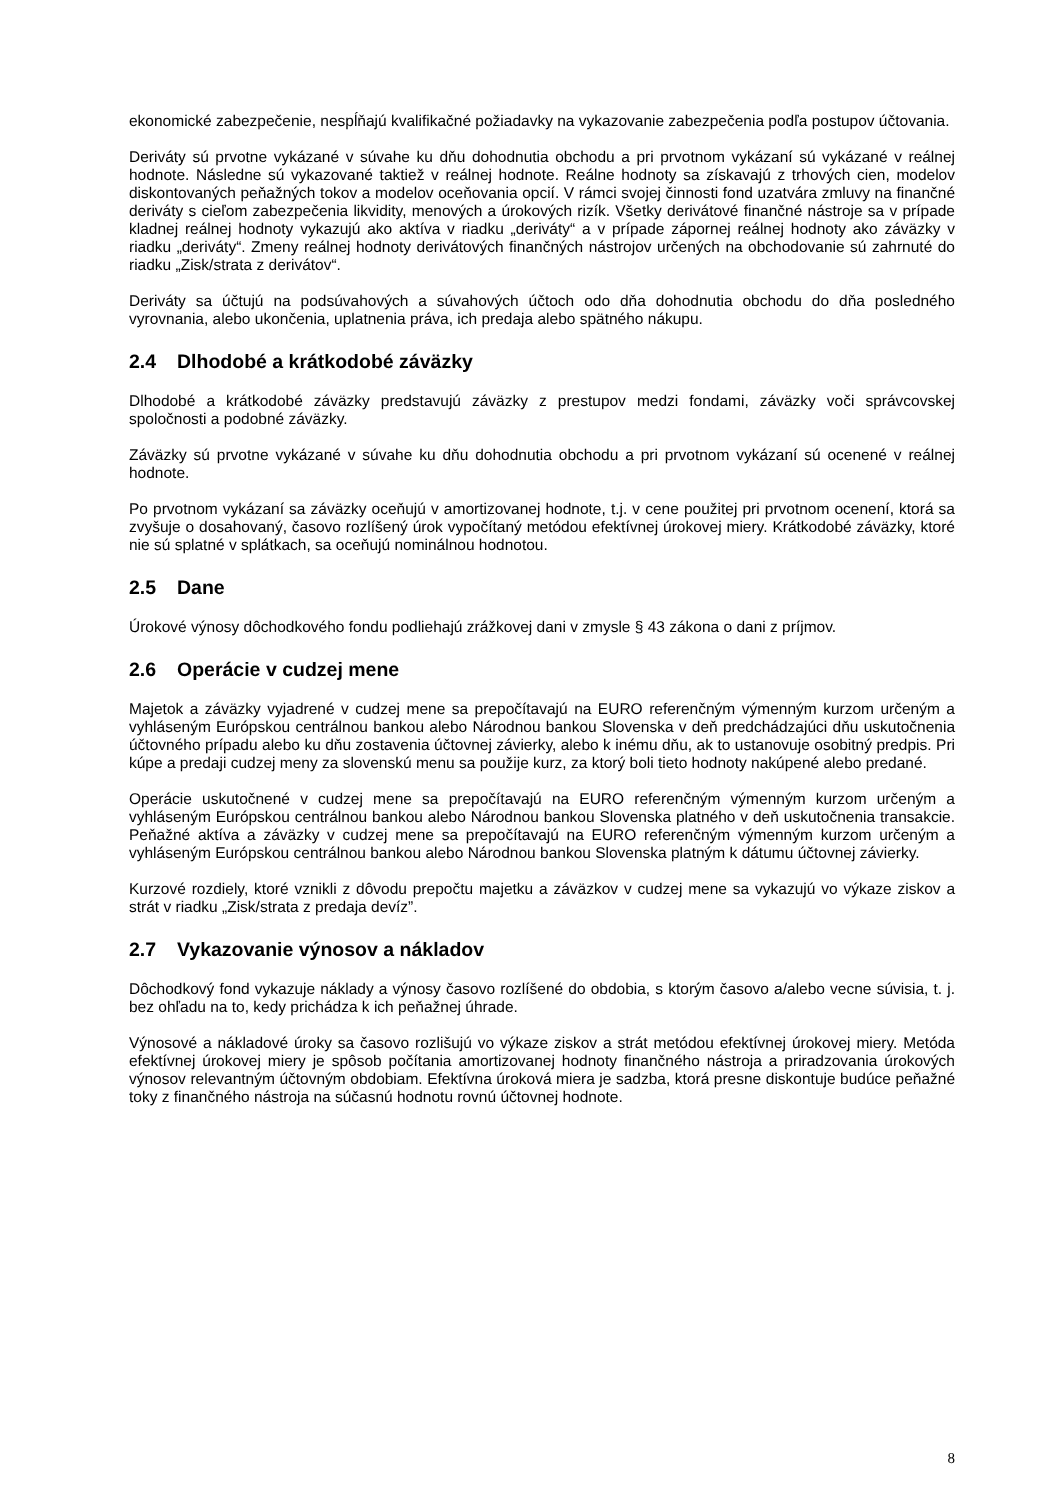ekonomické zabezpečenie, nespĺňajú kvalifikačné požiadavky na vykazovanie zabezpečenia podľa postupov účtovania.
Deriváty sú prvotne vykázané v súvahe ku dňu dohodnutia obchodu a pri prvotnom vykázaní sú vykázané v reálnej hodnote. Následne sú vykazované taktiež v reálnej hodnote. Reálne hodnoty sa získavajú z trhových cien, modelov diskontovaných peňažných tokov a modelov oceňovania opcií. V rámci svojej činnosti fond uzatvára zmluvy na finančné deriváty s cieľom zabezpečenia likvidity, menových a úrokových rizík. Všetky derivátové finančné nástroje sa v prípade kladnej reálnej hodnoty vykazujú ako aktíva v riadku „deriváty“ a v prípade zápornej reálnej hodnoty ako záväzky v riadku „deriváty“. Zmeny reálnej hodnoty derivátových finančných nástrojov určených na obchodovanie sú zahrnuté do riadku „Zisk/strata z derivátov“.
Deriváty sa účtujú na podsúvahových a súvahových účtoch odo dňa dohodnutia obchodu do dňa posledného vyrovnania, alebo ukončenia, uplatnenia práva, ich predaja alebo spätného nákupu.
2.4 Dlhodobé a krátkodobé záväzky
Dlhodobé a krátkodobé záväzky predstavujú záväzky z prestupov medzi fondami, záväzky voči správcovskej spoločnosti a podobné záväzky.
Záväzky sú prvotne vykázané v súvahe ku dňu dohodnutia obchodu a pri prvotnom vykázaní sú ocenené v reálnej hodnote.
Po prvotnom vykázaní sa záväzky oceňujú v amortizovanej hodnote, t.j. v cene použitej pri prvotnom ocenení, ktorá sa zvyšuje o dosahovaný, časovo rozlíšený úrok vypočítaný metódou efektívnej úrokovej miery. Krátkodobé záväzky, ktoré nie sú splatné v splátkach, sa oceňujú nominálnou hodnotou.
2.5 Dane
Úrokové výnosy dôchodkového fondu podliehajú zrážkovej dani v zmysle § 43 zákona o dani z príjmov.
2.6 Operácie v cudzej mene
Majetok a záväzky vyjadrené v cudzej mene sa prepočítavajú na EURO referenčným výmenným kurzom určeným a vyhláseným Európskou centrálnou bankou alebo Národnou bankou Slovenska v deň predchádzajúci dňu uskutočnenia účtovného prípadu alebo ku dňu zostavenia účtovnej závierky, alebo k inému dňu, ak to ustanovuje osobitný predpis. Pri kúpe a predaji cudzej meny za slovenskú menu sa použije kurz, za ktorý boli tieto hodnoty nakúpené alebo predané.
Operácie uskutočnené v cudzej mene sa prepočítavajú na EURO referenčným výmenným kurzom určeným a vyhláseným Európskou centrálnou bankou alebo Národnou bankou Slovenska platného v deň uskutočnenia transakcie. Peňažné aktíva a záväzky v cudzej mene sa prepočítavajú na EURO referenčným výmenným kurzom určeným a vyhláseným Európskou centrálnou bankou alebo Národnou bankou Slovenska platným k dátumu účtovnej závierky.
Kurzové rozdiely, ktoré vznikli z dôvodu prepočtu majetku a záväzkov v cudzej mene sa vykazujú vo výkaze ziskov a strát v riadku „Zisk/strata z predaja devíz”.
2.7 Vykazovanie výnosov a nákladov
Dôchodkový fond vykazuje náklady a výnosy časovo rozlíšené do obdobia, s ktorým časovo a/alebo vecne súvisia, t. j. bez ohľadu na to, kedy prichádza k ich peňažnej úhrade.
Výnosové a nákladové úroky sa časovo rozlišujú vo výkaze ziskov a strát metódou efektívnej úrokovej miery. Metóda efektívnej úrokovej miery je spôsob počítania amortizovanej hodnoty finančného nástroja a priradzovania úrokových výnosov relevantným účtovným obdobiam. Efektívna úroková miera je sadzba, ktorá presne diskontuje budúce peňažné toky z finančného nástroja na súčasnú hodnotu rovnú účtovnej hodnote.
8